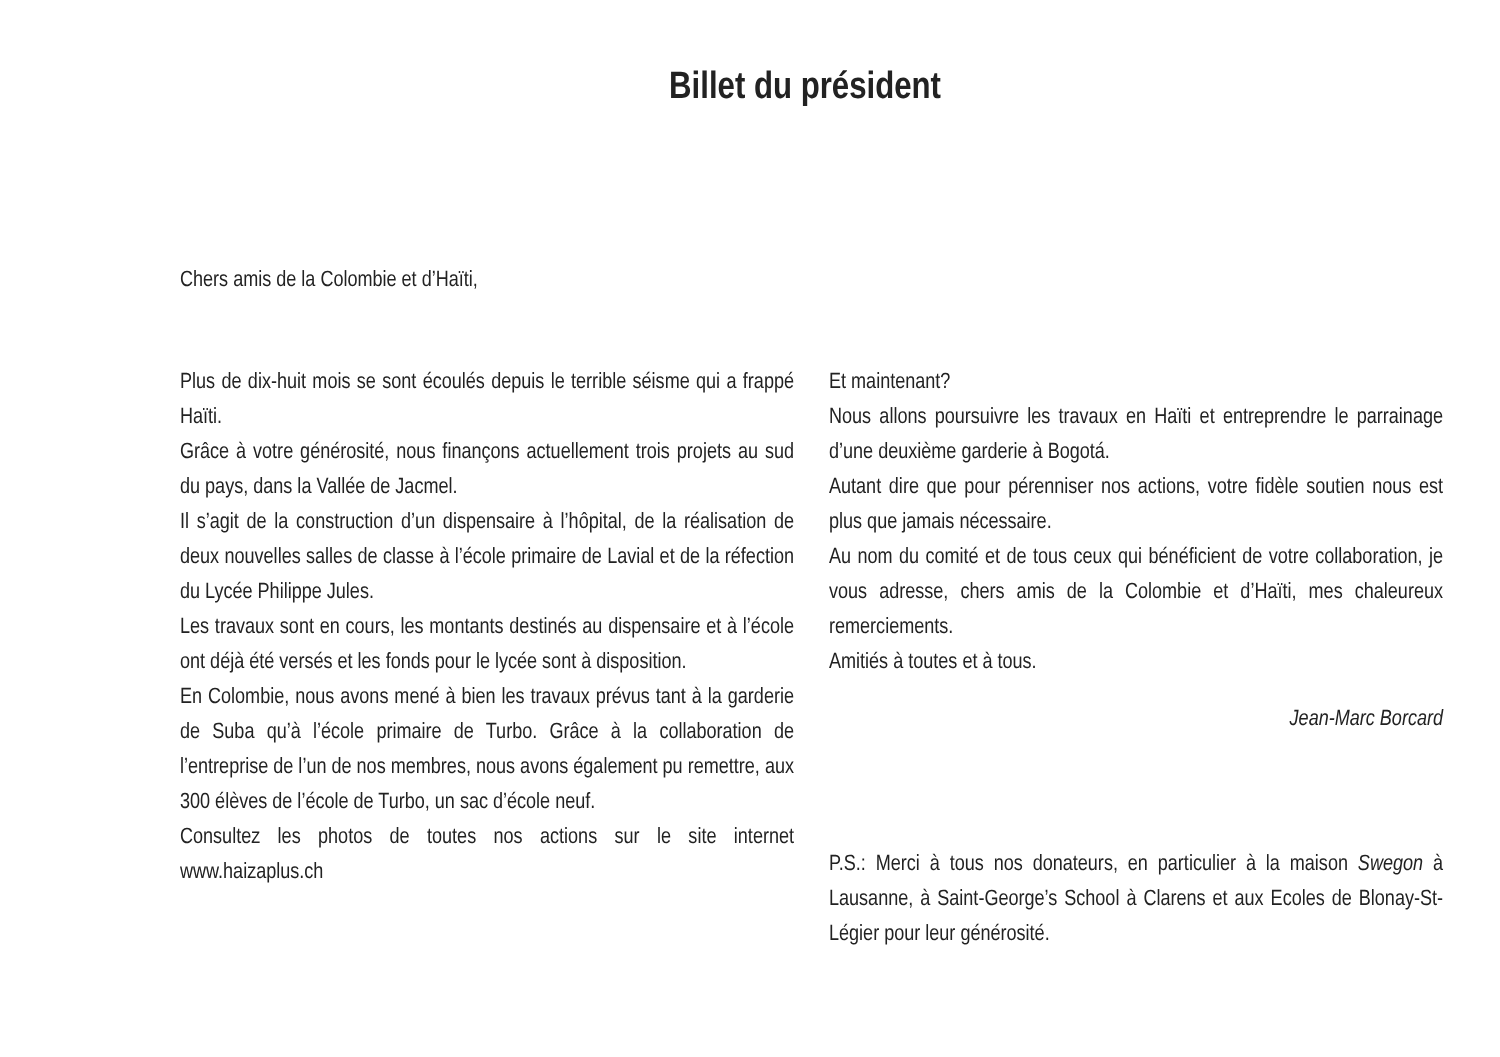Billet du président
Chers amis de la Colombie et d’Haïti,
Plus de dix-huit mois se sont écoulés depuis le terrible séisme qui a frappé Haïti.
Grâce à votre générosité, nous finançons actuellement trois projets au sud du pays, dans la Vallée de Jacmel.
Il s’agit de la construction d’un dispensaire à l’hôpital, de la réalisation de deux nouvelles salles de classe à l’école primaire de Lavial et de la réfection du Lycée Philippe Jules.
Les travaux sont en cours, les montants destinés au dispensaire et à l’école ont déjà été versés et les fonds pour le lycée sont à disposition.
En Colombie, nous avons mené à bien les travaux prévus tant à la garderie de Suba qu’à l’école primaire de Turbo. Grâce à la collaboration de l’entreprise de l’un de nos membres, nous avons également pu remettre, aux 300 élèves de l’école de Turbo, un sac d’école neuf.
Consultez les photos de toutes nos actions sur le site internet www.haizaplus.ch
Et maintenant?
Nous allons poursuivre les travaux en Haïti et entreprendre le parrainage d’une deuxième garderie à Bogotá.
Autant dire que pour pérenniser nos actions, votre fidèle soutien nous est plus que jamais nécessaire.
Au nom du comité et de tous ceux qui bénéficient de votre collaboration, je vous adresse, chers amis de la Colombie et d’Haïti, mes chaleureux remerciements.
Amitiés à toutes et à tous.
Jean-Marc Borcard
P.S.: Merci à tous nos donateurs, en particulier à la maison Swegon à Lausanne, à Saint-George’s School à Clarens et aux Ecoles de Blonay-St-Légier pour leur générosité.